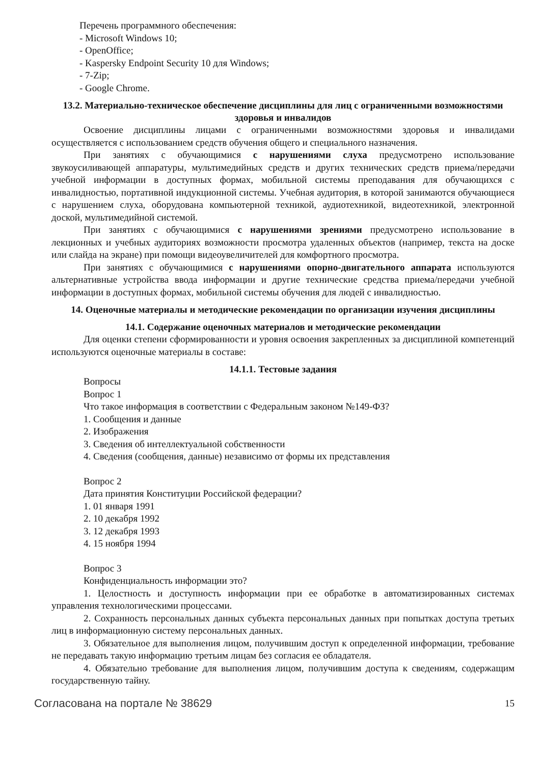Перечень программного обеспечения:
- Microsoft Windows 10;
- OpenOffice;
- Kaspersky Endpoint Security 10 для Windows;
- 7-Zip;
- Google Chrome.
13.2. Материально-техническое обеспечение дисциплины для лиц с ограниченными возможностями здоровья и инвалидов
Освоение дисциплины лицами с ограниченными возможностями здоровья и инвалидами осуществляется с использованием средств обучения общего и специального назначения.
При занятиях с обучающимися с нарушениями слуха предусмотрено использование звукоусиливающей аппаратуры, мультимедийных средств и других технических средств приема/передачи учебной информации в доступных формах, мобильной системы преподавания для обучающихся с инвалидностью, портативной индукционной системы. Учебная аудитория, в которой занимаются обучающиеся с нарушением слуха, оборудована компьютерной техникой, аудиотехникой, видеотехникой, электронной доской, мультимедийной системой.
При занятиях с обучающимися с нарушениями зрениями предусмотрено использование в лекционных и учебных аудиториях возможности просмотра удаленных объектов (например, текста на доске или слайда на экране) при помощи видеоувеличителей для комфортного просмотра.
При занятиях с обучающимися с нарушениями опорно-двигательного аппарата используются альтернативные устройства ввода информации и другие технические средства приема/передачи учебной информации в доступных формах, мобильной системы обучения для людей с инвалидностью.
14. Оценочные материалы и методические рекомендации по организации изучения дисциплины
14.1. Содержание оценочных материалов и методические рекомендации
Для оценки степени сформированности и уровня освоения закрепленных за дисциплиной компетенций используются оценочные материалы в составе:
14.1.1. Тестовые задания
Вопросы
Вопрос 1
Что такое информация в соответствии с Федеральным законом №149-ФЗ?
1. Сообщения и данные
2. Изображения
3. Сведения об интеллектуальной собственности
4. Сведения (сообщения, данные) независимо от формы их представления
Вопрос 2
Дата принятия Конституции Российской федерации?
1. 01 января 1991
2. 10 декабря 1992
3. 12 декабря 1993
4. 15 ноября 1994
Вопрос 3
Конфиденциальность информации это?
1. Целостность и доступность информации при ее обработке в автоматизированных системах управления технологическими процессами.
2. Сохранность персональных данных субъекта персональных данных при попытках доступа третьих лиц в информационную систему персональных данных.
3. Обязательное для выполнения лицом, получившим доступ к определенной информации, требование не передавать такую информацию третьим лицам без согласия ее обладателя.
4. Обязательно требование для выполнения лицом, получившим доступа к сведениям, содержащим государственную тайну.
Согласована на портале № 38629 15